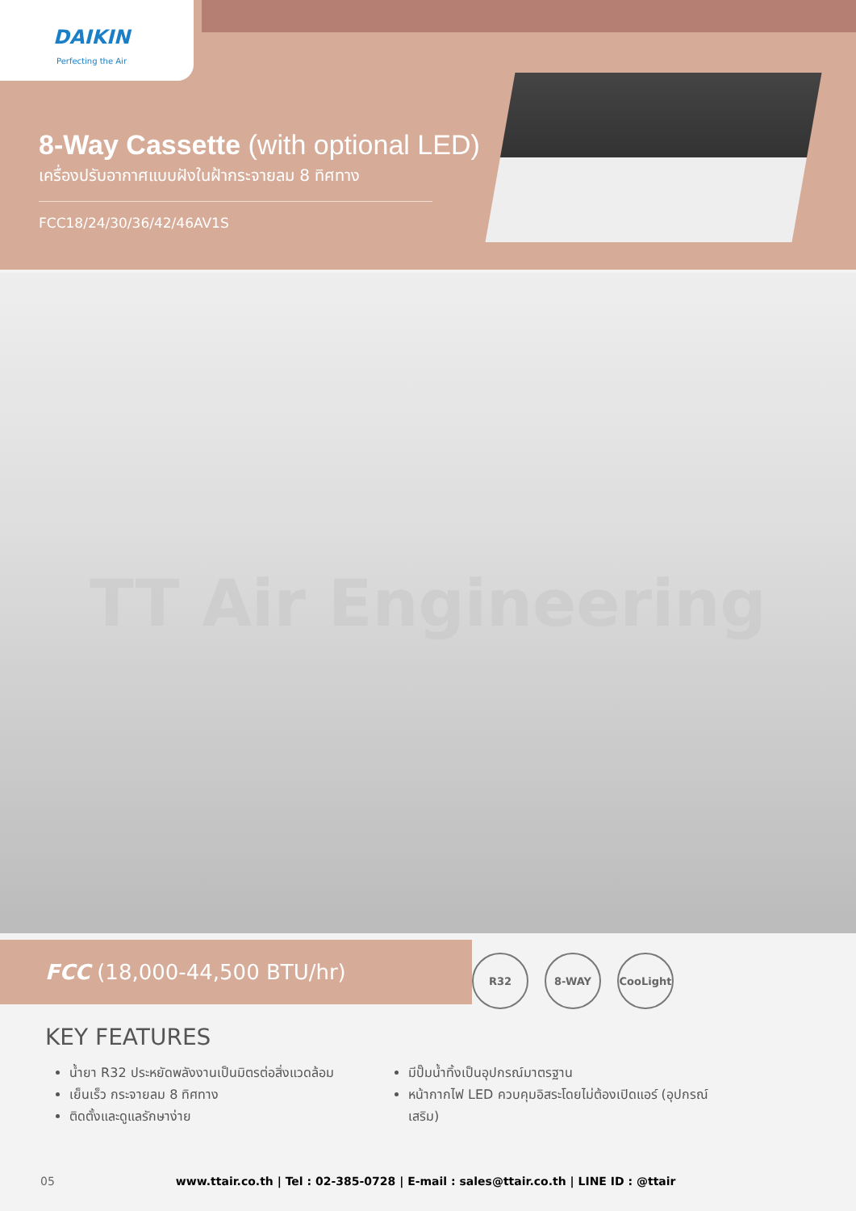DAIKIN
Perfecting the Air
8-Way Cassette (with optional LED)
เครื่องปรับอากาศแบบฝังในฝ้ากระจายลม 8 ทิศทาง
FCC18/24/30/36/42/46AV1S
TT Air Engineering
FCC (18,000-44,500 BTU/hr)
R32 8-WAY CooLight
KEY FEATURES
น้ำยา R32 ประหยัดพลังงานเป็นมิตรต่อสิ่งแวดล้อม
เย็นเร็ว กระจายลม 8 ทิศทาง
ติดตั้งและดูแลรักษาง่าย
มีปั๊มน้ำทิ้งเป็นอุปกรณ์มาตรฐาน
หน้ากากไฟ LED ควบคุมอิสระโดยไม่ต้องเปิดแอร์ (อุปกรณ์เสริม)
05 www.ttair.co.th | Tel : 02-385-0728 | E-mail : sales@ttair.co.th | LINE ID : @ttair